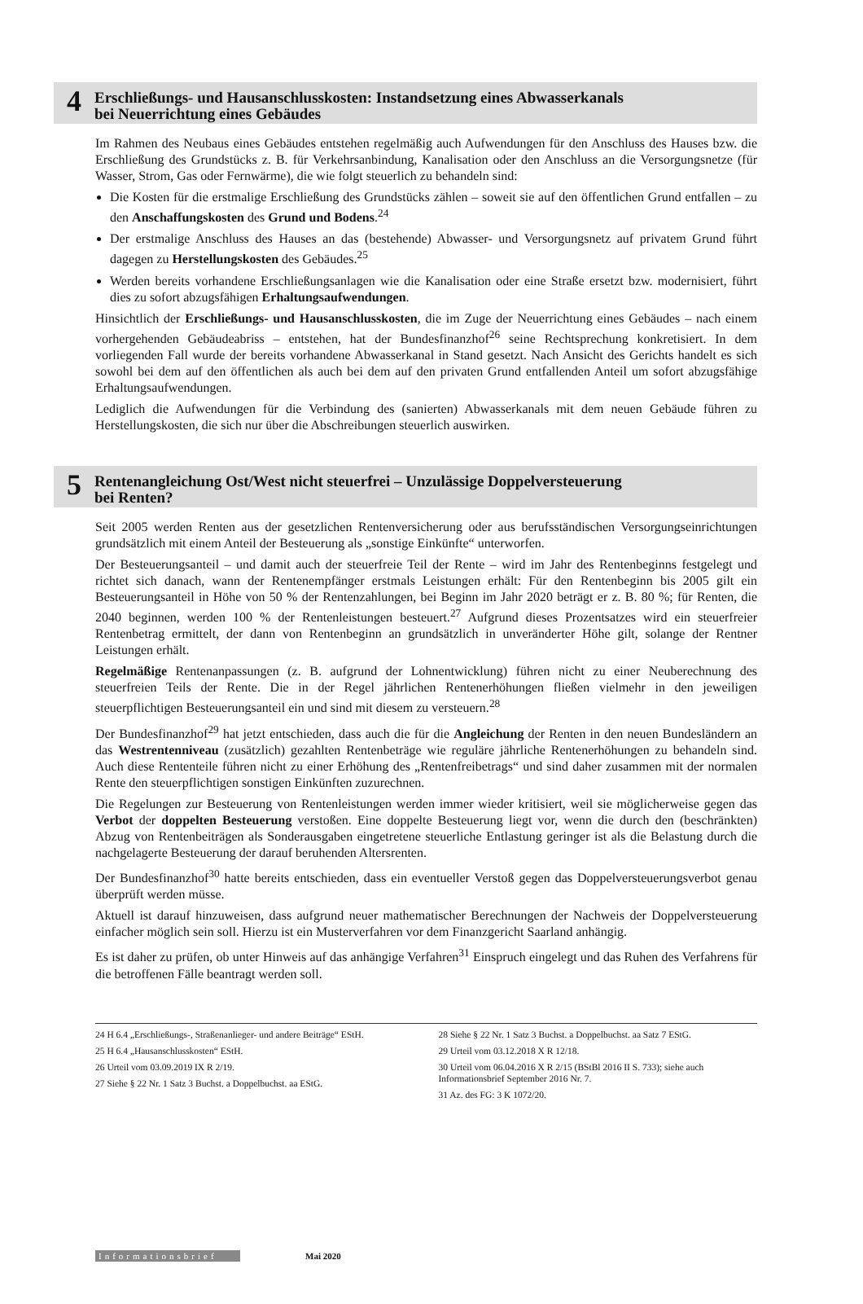4
Erschließungs- und Hausanschlusskosten: Instandsetzung eines Abwasserkanals
bei Neuerrichtung eines Gebäudes
Im Rahmen des Neubaus eines Gebäudes entstehen regelmäßig auch Aufwendungen für den Anschluss des Hauses bzw. die Erschließung des Grundstücks z. B. für Verkehrsanbindung, Kanalisation oder den Anschluss an die Versorgungsnetze (für Wasser, Strom, Gas oder Fernwärme), die wie folgt steuerlich zu behandeln sind:
Die Kosten für die erstmalige Erschließung des Grundstücks zählen – soweit sie auf den öffentlichen Grund entfallen – zu den Anschaffungskosten des Grund und Bodens.<sup>24</sup>
Der erstmalige Anschluss des Hauses an das (bestehende) Abwasser- und Versorgungsnetz auf privatem Grund führt dagegen zu Herstellungskosten des Gebäudes.<sup>25</sup>
Werden bereits vorhandene Erschließungsanlagen wie die Kanalisation oder eine Straße ersetzt bzw. modernisiert, führt dies zu sofort abzugsfähigen Erhaltungsaufwendungen.
Hinsichtlich der Erschließungs- und Hausanschlusskosten, die im Zuge der Neuerrichtung eines Gebäudes – nach einem vorhergehenden Gebäudeabriss – entstehen, hat der Bundesfinanzhof<sup>26</sup> seine Rechtsprechung konkretisiert. In dem vorliegenden Fall wurde der bereits vorhandene Abwasserkanal in Stand gesetzt. Nach Ansicht des Gerichts handelt es sich sowohl bei dem auf den öffentlichen als auch bei dem auf den privaten Grund entfallenden Anteil um sofort abzugsfähige Erhaltungsaufwendungen.
Lediglich die Aufwendungen für die Verbindung des (sanierten) Abwasserkanals mit dem neuen Gebäude führen zu Herstellungskosten, die sich nur über die Abschreibungen steuerlich auswirken.
5
Rentenangleichung Ost/West nicht steuerfrei – Unzulässige Doppelversteuerung
bei Renten?
Seit 2005 werden Renten aus der gesetzlichen Rentenversicherung oder aus berufsständischen Versorgungseinrichtungen grundsätzlich mit einem Anteil der Besteuerung als „sonstige Einkünfte“ unterworfen.
Der Besteuerungsanteil – und damit auch der steuerfreie Teil der Rente – wird im Jahr des Rentenbeginns festgelegt und richtet sich danach, wann der Rentenempfänger erstmals Leistungen erhält: Für den Rentenbeginn bis 2005 gilt ein Besteuerungsanteil in Höhe von 50 % der Rentenzahlungen, bei Beginn im Jahr 2020 beträgt er z. B. 80 %; für Renten, die 2040 beginnen, werden 100 % der Rentenleistungen besteuert.<sup>27</sup> Aufgrund dieses Prozentsatzes wird ein steuerfreier Rentenbetrag ermittelt, der dann von Rentenbeginn an grundsätzlich in unveränderter Höhe gilt, solange der Rentner Leistungen erhält.
Regelmäßige Rentenanpassungen (z. B. aufgrund der Lohnentwicklung) führen nicht zu einer Neuberechnung des steuerfreien Teils der Rente. Die in der Regel jährlichen Rentenerhöhungen fließen vielmehr in den jeweiligen steuerpflichtigen Besteuerungsanteil ein und sind mit diesem zu versteuern.<sup>28</sup>
Der Bundesfinanzhof<sup>29</sup> hat jetzt entschieden, dass auch die für die Angleichung der Renten in den neuen Bundesländern an das Westrentenniveau (zusätzlich) gezahlten Rentenbeträge wie reguläre jährliche Rentenerhöhungen zu behandeln sind. Auch diese Rententeile führen nicht zu einer Erhöhung des „Rentenfreibetrags“ und sind daher zusammen mit der normalen Rente den steuerpflichtigen sonstigen Einkünften zuzurechnen.
Die Regelungen zur Besteuerung von Rentenleistungen werden immer wieder kritisiert, weil sie möglicherweise gegen das Verbot der doppelten Besteuerung verstoßen. Eine doppelte Besteuerung liegt vor, wenn die durch den (beschränkten) Abzug von Rentenbeiträgen als Sonderausgaben eingetretene steuerliche Entlastung geringer ist als die Belastung durch die nachgelagerte Besteuerung der darauf beruhenden Altersrenten.
Der Bundesfinanzhof<sup>30</sup> hatte bereits entschieden, dass ein eventueller Verstoß gegen das Doppelversteuerungsverbot genau überprüft werden müsse.
Aktuell ist darauf hinzuweisen, dass aufgrund neuer mathematischer Berechnungen der Nachweis der Doppelversteuerung einfacher möglich sein soll. Hierzu ist ein Musterverfahren vor dem Finanzgericht Saarland anhängig.
Es ist daher zu prüfen, ob unter Hinweis auf das anhängige Verfahren<sup>31</sup> Einspruch eingelegt und das Ruhen des Verfahrens für die betroffenen Fälle beantragt werden soll.
24 H 6.4 „Erschließungs-, Straßenanlieger- und andere Beiträge“ EStH.
25 H 6.4 „Hausanschlusskosten“ EStH.
26 Urteil vom 03.09.2019 IX R 2/19.
27 Siehe § 22 Nr. 1 Satz 3 Buchst. a Doppelbuchst. aa EStG.
28 Siehe § 22 Nr. 1 Satz 3 Buchst. a Doppelbuchst. aa Satz 7 EStG.
29 Urteil vom 03.12.2018 X R 12/18.
30 Urteil vom 06.04.2016 X R 2/15 (BStBl 2016 II S. 733); siehe auch Informationsbrief September 2016 Nr. 7.
31 Az. des FG: 3 K 1072/20.
Informationsbrief Mai 2020